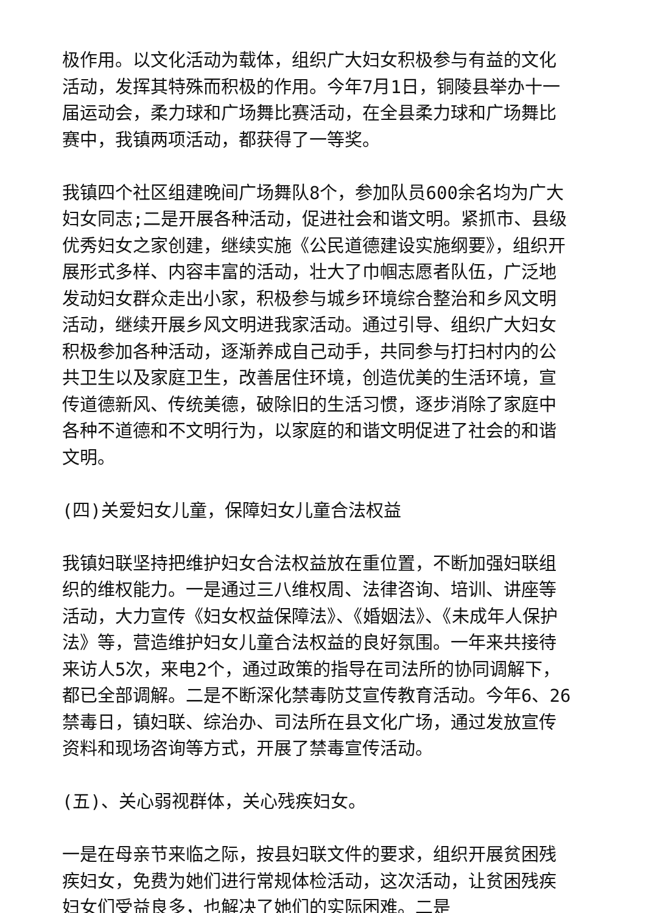极作用。以文化活动为载体，组织广大妇女积极参与有益的文化活动，发挥其特殊而积极的作用。今年7月1日，铜陵县举办十一届运动会，柔力球和广场舞比赛活动，在全县柔力球和广场舞比赛中，我镇两项活动，都获得了一等奖。
我镇四个社区组建晚间广场舞队8个，参加队员600余名均为广大妇女同志;二是开展各种活动，促进社会和谐文明。紧抓市、县级优秀妇女之家创建，继续实施《公民道德建设实施纲要》，组织开展形式多样、内容丰富的活动，壮大了巾帼志愿者队伍，广泛地发动妇女群众走出小家，积极参与城乡环境综合整治和乡风文明活动，继续开展乡风文明进我家活动。通过引导、组织广大妇女积极参加各种活动，逐渐养成自己动手，共同参与打扫村内的公共卫生以及家庭卫生，改善居住环境，创造优美的生活环境，宣传道德新风、传统美德，破除旧的生活习惯，逐步消除了家庭中各种不道德和不文明行为，以家庭的和谐文明促进了社会的和谐文明。
(四)关爱妇女儿童，保障妇女儿童合法权益
我镇妇联坚持把维护妇女合法权益放在重位置，不断加强妇联组织的维权能力。一是通过三八维权周、法律咨询、培训、讲座等活动，大力宣传《妇女权益保障法》、《婚姻法》、《未成年人保护法》等，营造维护妇女儿童合法权益的良好氛围。一年来共接待来访人5次，来电2个，通过政策的指导在司法所的协同调解下，都已全部调解。二是不断深化禁毒防艾宣传教育活动。今年6、26禁毒日，镇妇联、综治办、司法所在县文化广场，通过发放宣传资料和现场咨询等方式，开展了禁毒宣传活动。
(五)、关心弱视群体，关心残疾妇女。
一是在母亲节来临之际，按县妇联文件的要求，组织开展贫困残疾妇女，免费为她们进行常规体检活动，这次活动，让贫困残疾妇女们受益良多，也解决了她们的实际困难。二是